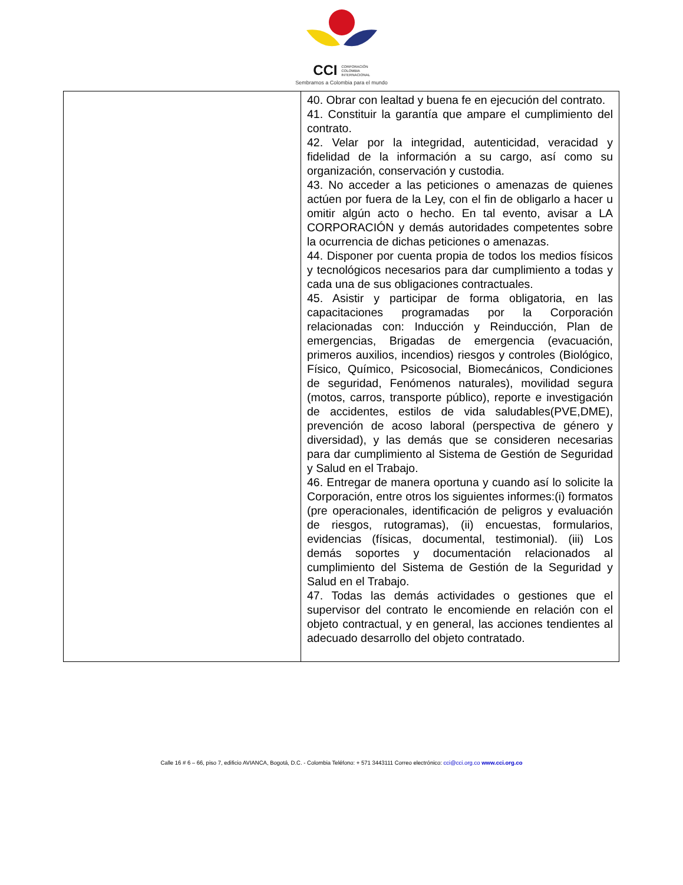CCI CORPORACIÓN
COLOMBIA
INTERNACIONAL
Sembramos a Colombia para el mundo
| | 40. Obrar con lealtad y buena fe en ejecución del contrato. 41. Constituir la garantía que ampare el cumplimiento del contrato. 42. Velar por la integridad, autenticidad, veracidad y fidelidad de la información a su cargo, así como su organización, conservación y custodia. 43. No acceder a las peticiones o amenazas de quienes actúen por fuera de la Ley, con el fin de obligarlo a hacer u omitir algún acto o hecho. En tal evento, avisar a LA CORPORACIÓN y demás autoridades competentes sobre la ocurrencia de dichas peticiones o amenazas. 44. Disponer por cuenta propia de todos los medios físicos y tecnológicos necesarios para dar cumplimiento a todas y cada una de sus obligaciones contractuales. 45. Asistir y participar de forma obligatoria, en las capacitaciones programadas por la Corporación relacionadas con: Inducción y Reinducción, Plan de emergencias, Brigadas de emergencia (evacuación, primeros auxilios, incendios) riesgos y controles (Biológico, Físico, Químico, Psicosocial, Biomecánicos, Condiciones de seguridad, Fenómenos naturales), movilidad segura (motos, carros, transporte público), reporte e investigación de accidentes, estilos de vida saludables(PVE,DME), prevención de acoso laboral (perspectiva de género y diversidad), y las demás que se consideren necesarias para dar cumplimiento al Sistema de Gestión de Seguridad y Salud en el Trabajo. 46. Entregar de manera oportuna y cuando así lo solicite la Corporación, entre otros los siguientes informes:(i) formatos (pre operacionales, identificación de peligros y evaluación de riesgos, rutogramas), (ii) encuestas, formularios, evidencias (físicas, documental, testimonial). (iii) Los demás soportes y documentación relacionados al cumplimiento del Sistema de Gestión de la Seguridad y Salud en el Trabajo. 47. Todas las demás actividades o gestiones que el supervisor del contrato le encomiende en relación con el objeto contractual, y en general, las acciones tendientes al adecuado desarrollo del objeto contratado. |
Calle 16 # 6 – 66, piso 7, edificio AVIANCA, Bogotá, D.C. - Colombia Teléfono: + 571 3443111 Correo electrónico: cci@cci.org.co www.cci.org.co